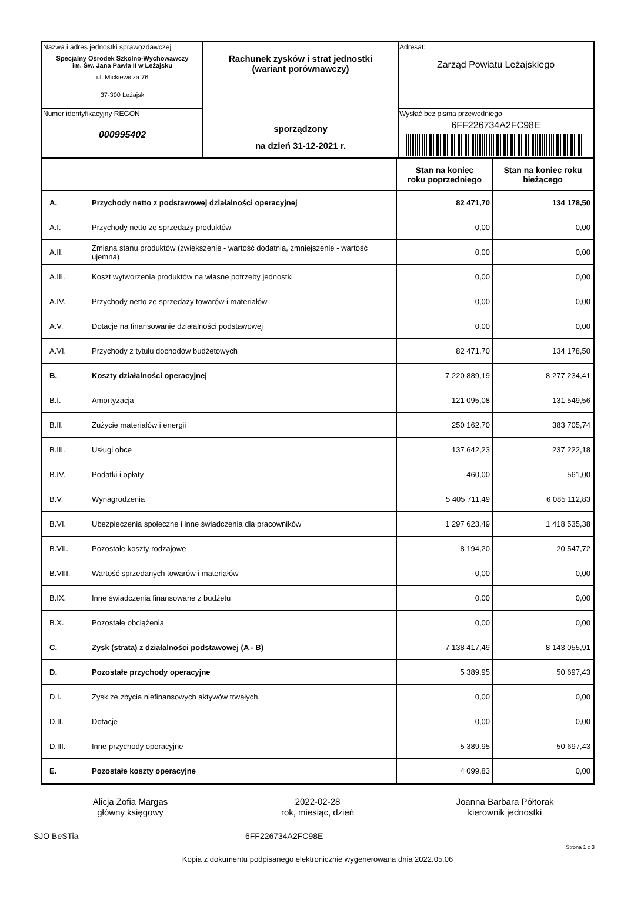| Nazwa i adres jednostki sprawozdawczej Specjalny Ośrodek Szkolno-Wychowawczy im. Św. Jana Pawła II w Leżajsku ul. Mickiewicza 76 37-300 Leżajsk | Rachunek zysków i strat jednostki (wariant porównawczy) sporządzony na dzień 31-12-2021 r. | Adresat: Zarząd Powiatu Leżajskiego |
| Numer identyfikacyjny REGON 000995402 | | Wysłać bez pisma przewodniego 6FF226734A2FC98E |
| | | Stan na koniec roku poprzedniego | Stan na koniec roku bieżącego |
| --- | --- | --- | --- |
| A. | Przychody netto z podstawowej działalności operacyjnej | 82 471,70 | 134 178,50 |
| A.I. | Przychody netto ze sprzedaży produktów | 0,00 | 0,00 |
| A.II. | Zmiana stanu produktów (zwiększenie - wartość dodatnia, zmniejszenie - wartość ujemna) | 0,00 | 0,00 |
| A.III. | Koszt wytworzenia produktów na własne potrzeby jednostki | 0,00 | 0,00 |
| A.IV. | Przychody netto ze sprzedaży towarów i materiałów | 0,00 | 0,00 |
| A.V. | Dotacje na finansowanie działalności podstawowej | 0,00 | 0,00 |
| A.VI. | Przychody z tytułu dochodów budżetowych | 82 471,70 | 134 178,50 |
| B. | Koszty działalności operacyjnej | 7 220 889,19 | 8 277 234,41 |
| B.I. | Amortyzacja | 121 095,08 | 131 549,56 |
| B.II. | Zużycie materiałów i energii | 250 162,70 | 383 705,74 |
| B.III. | Usługi obce | 137 642,23 | 237 222,18 |
| B.IV. | Podatki i opłaty | 460,00 | 561,00 |
| B.V. | Wynagrodzenia | 5 405 711,49 | 6 085 112,83 |
| B.VI. | Ubezpieczenia społeczne i inne świadczenia dla pracowników | 1 297 623,49 | 1 418 535,38 |
| B.VII. | Pozostałe koszty rodzajowe | 8 194,20 | 20 547,72 |
| B.VIII. | Wartość sprzedanych towarów i materiałów | 0,00 | 0,00 |
| B.IX. | Inne świadczenia finansowane z budżetu | 0,00 | 0,00 |
| B.X. | Pozostałe obciążenia | 0,00 | 0,00 |
| C. | Zysk (strata) z działalności podstawowej (A - B) | -7 138 417,49 | -8 143 055,91 |
| D. | Pozostałe przychody operacyjne | 5 389,95 | 50 697,43 |
| D.I. | Zysk ze zbycia niefinansowych aktywów trwałych | 0,00 | 0,00 |
| D.II. | Dotacje | 0,00 | 0,00 |
| D.III. | Inne przychody operacyjne | 5 389,95 | 50 697,43 |
| E. | Pozostałe koszty operacyjne | 4 099,83 | 0,00 |
Alicja Zofia Margas
główny księgowy
2022-02-28
rok, miesiąc, dzień
Joanna Barbara Półtorak
kierownik jednostki
SJO BeSTia 6FF226734A2FC98E
Strona 1 z 3
Kopia z dokumentu podpisanego elektronicznie wygenerowana dnia 2022.05.06